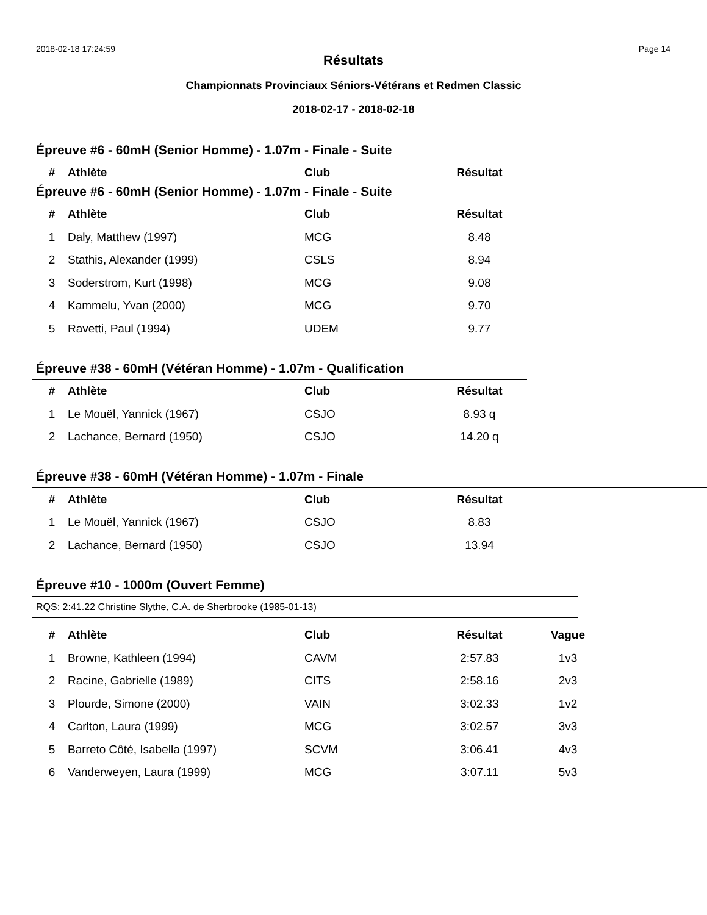2018-02-18 17:24:59 Page 14
Résultats
Championnats Provinciaux Séniors-Vétérans et Redmen Classic
2018-02-17 - 2018-02-18
Épreuve #6 - 60mH (Senior Homme) - 1.07m - Finale - Suite
| # | Athlète | Club | Résultat |
| --- | --- | --- | --- |
Épreuve #6 - 60mH (Senior Homme) - 1.07m - Finale - Suite
| # | Athlète | Club | Résultat |
| --- | --- | --- | --- |
| 1 | Daly, Matthew (1997) | MCG | 8.48 |
| 2 | Stathis, Alexander (1999) | CSLS | 8.94 |
| 3 | Soderstrom, Kurt (1998) | MCG | 9.08 |
| 4 | Kammelu, Yvan (2000) | MCG | 9.70 |
| 5 | Ravetti, Paul (1994) | UDEM | 9.77 |
Épreuve #38 - 60mH (Vétéran Homme) - 1.07m - Qualification
| # | Athlète | Club | Résultat |
| --- | --- | --- | --- |
| 1 | Le Mouël, Yannick (1967) | CSJO | 8.93 q |
| 2 | Lachance, Bernard (1950) | CSJO | 14.20 q |
Épreuve #38 - 60mH (Vétéran Homme) - 1.07m - Finale
| # | Athlète | Club | Résultat |
| --- | --- | --- | --- |
| 1 | Le Mouël, Yannick (1967) | CSJO | 8.83 |
| 2 | Lachance, Bernard (1950) | CSJO | 13.94 |
Épreuve #10 - 1000m (Ouvert Femme)
RQS: 2:41.22 Christine Slythe, C.A. de Sherbrooke (1985-01-13)
| # | Athlète | Club | Résultat | Vague |
| --- | --- | --- | --- | --- |
| 1 | Browne, Kathleen (1994) | CAVM | 2:57.83 | 1v3 |
| 2 | Racine, Gabrielle (1989) | CITS | 2:58.16 | 2v3 |
| 3 | Plourde, Simone (2000) | VAIN | 3:02.33 | 1v2 |
| 4 | Carlton, Laura (1999) | MCG | 3:02.57 | 3v3 |
| 5 | Barreto Côté, Isabella (1997) | SCVM | 3:06.41 | 4v3 |
| 6 | Vanderweyen, Laura (1999) | MCG | 3:07.11 | 5v3 |